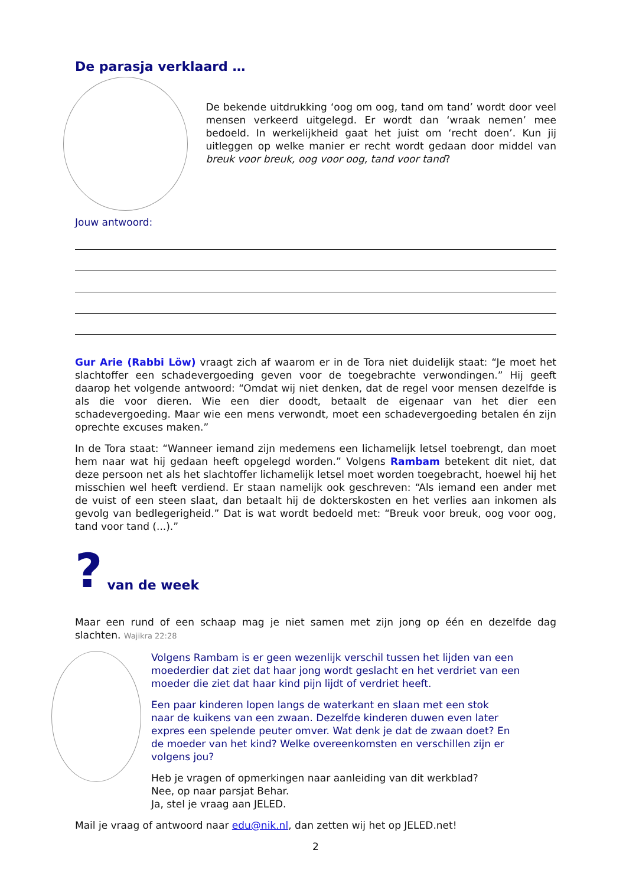De parasja verklaard …
De bekende uitdrukking ‘oog om oog, tand om tand’ wordt door veel mensen verkeerd uitgelegd. Er wordt dan ‘wraak nemen’ mee bedoeld. In werkelijkheid gaat het juist om ‘recht doen’. Kun jij uitleggen op welke manier er recht wordt gedaan door middel van breuk voor breuk, oog voor oog, tand voor tand?
Jouw antwoord:
Gur Arie (Rabbi Löw) vraagt zich af waarom er in de Tora niet duidelijk staat: “Je moet het slachtoffer een schadevergoeding geven voor de toegebrachte verwondingen.” Hij geeft daarop het volgende antwoord: “Omdat wij niet denken, dat de regel voor mensen dezelfde is als die voor dieren. Wie een dier doodt, betaalt de eigenaar van het dier een schadevergoeding. Maar wie een mens verwondt, moet een schadevergoeding betalen én zijn oprechte excuses maken.”
In de Tora staat: “Wanneer iemand zijn medemens een lichamelijk letsel toebrengt, dan moet hem naar wat hij gedaan heeft opgelegd worden.” Volgens Rambam betekent dit niet, dat deze persoon net als het slachtoffer lichamelijk letsel moet worden toegebracht, hoewel hij het misschien wel heeft verdiend. Er staan namelijk ook geschreven: “Als iemand een ander met de vuist of een steen slaat, dan betaalt hij de dokterskosten en het verlies aan inkomen als gevolg van bedlegerigheid.” Dat is wat wordt bedoeld met: “Breuk voor breuk, oog voor oog, tand voor tand (...).”
?
van de week
Maar een rund of een schaap mag je niet samen met zijn jong op één en dezelfde dag slachten. Wajikra 22:28
Volgens Rambam is er geen wezenlijk verschil tussen het lijden van een moederdier dat ziet dat haar jong wordt geslacht en het verdriet van een moeder die ziet dat haar kind pijn lijdt of verdriet heeft.
Een paar kinderen lopen langs de waterkant en slaan met een stok naar de kuikens van een zwaan. Dezelfde kinderen duwen even later expres een spelende peuter omver. Wat denk je dat de zwaan doet? En de moeder van het kind? Welke overeenkomsten en verschillen zijn er volgens jou?
Heb je vragen of opmerkingen naar aanleiding van dit werkblad?
Nee, op naar parsjat Behar.
Ja, stel je vraag aan JELED.
Mail je vraag of antwoord naar edu@nik.nl, dan zetten wij het op JELED.net!
2